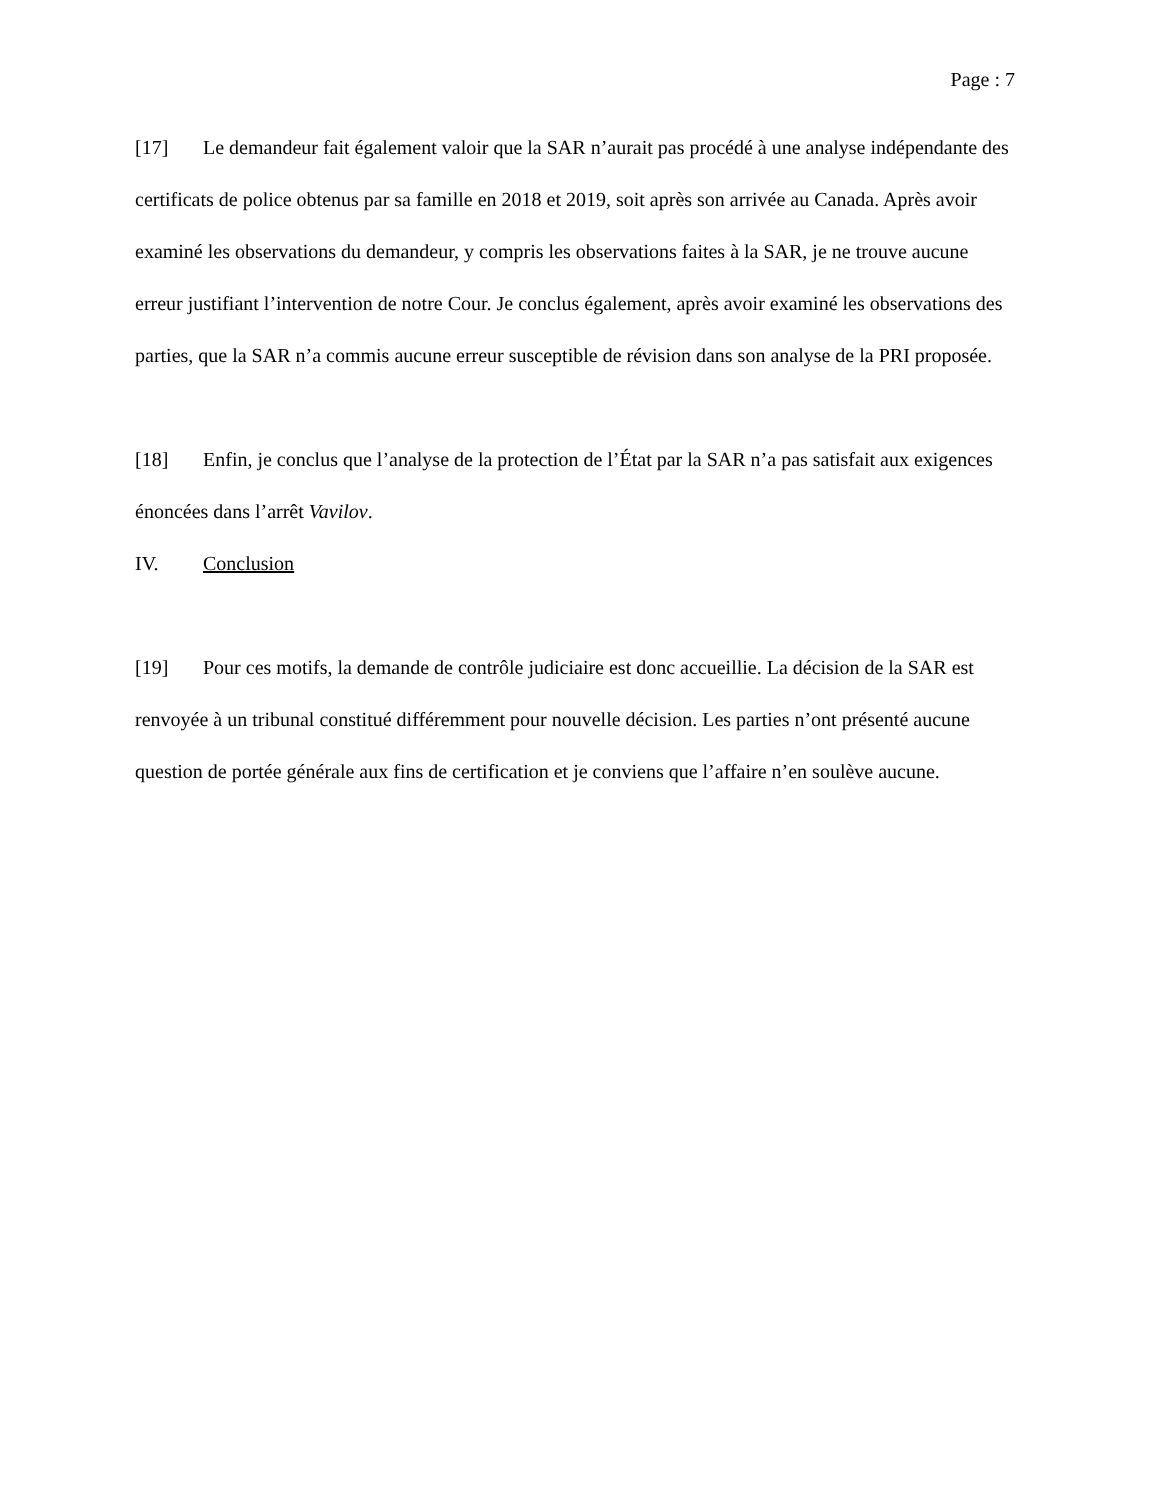Page : 7
[17] Le demandeur fait également valoir que la SAR n’aurait pas procédé à une analyse indépendante des certificats de police obtenus par sa famille en 2018 et 2019, soit après son arrivée au Canada. Après avoir examiné les observations du demandeur, y compris les observations faites à la SAR, je ne trouve aucune erreur justifiant l’intervention de notre Cour. Je conclus également, après avoir examiné les observations des parties, que la SAR n’a commis aucune erreur susceptible de révision dans son analyse de la PRI proposée.
[18] Enfin, je conclus que l’analyse de la protection de l’État par la SAR n’a pas satisfait aux exigences énoncées dans l’arrêt Vavilov.
IV. Conclusion
[19] Pour ces motifs, la demande de contrôle judiciaire est donc accueillie. La décision de la SAR est renvoyée à un tribunal constitué différemment pour nouvelle décision. Les parties n’ont présenté aucune question de portée générale aux fins de certification et je conviens que l’affaire n’en soulève aucune.